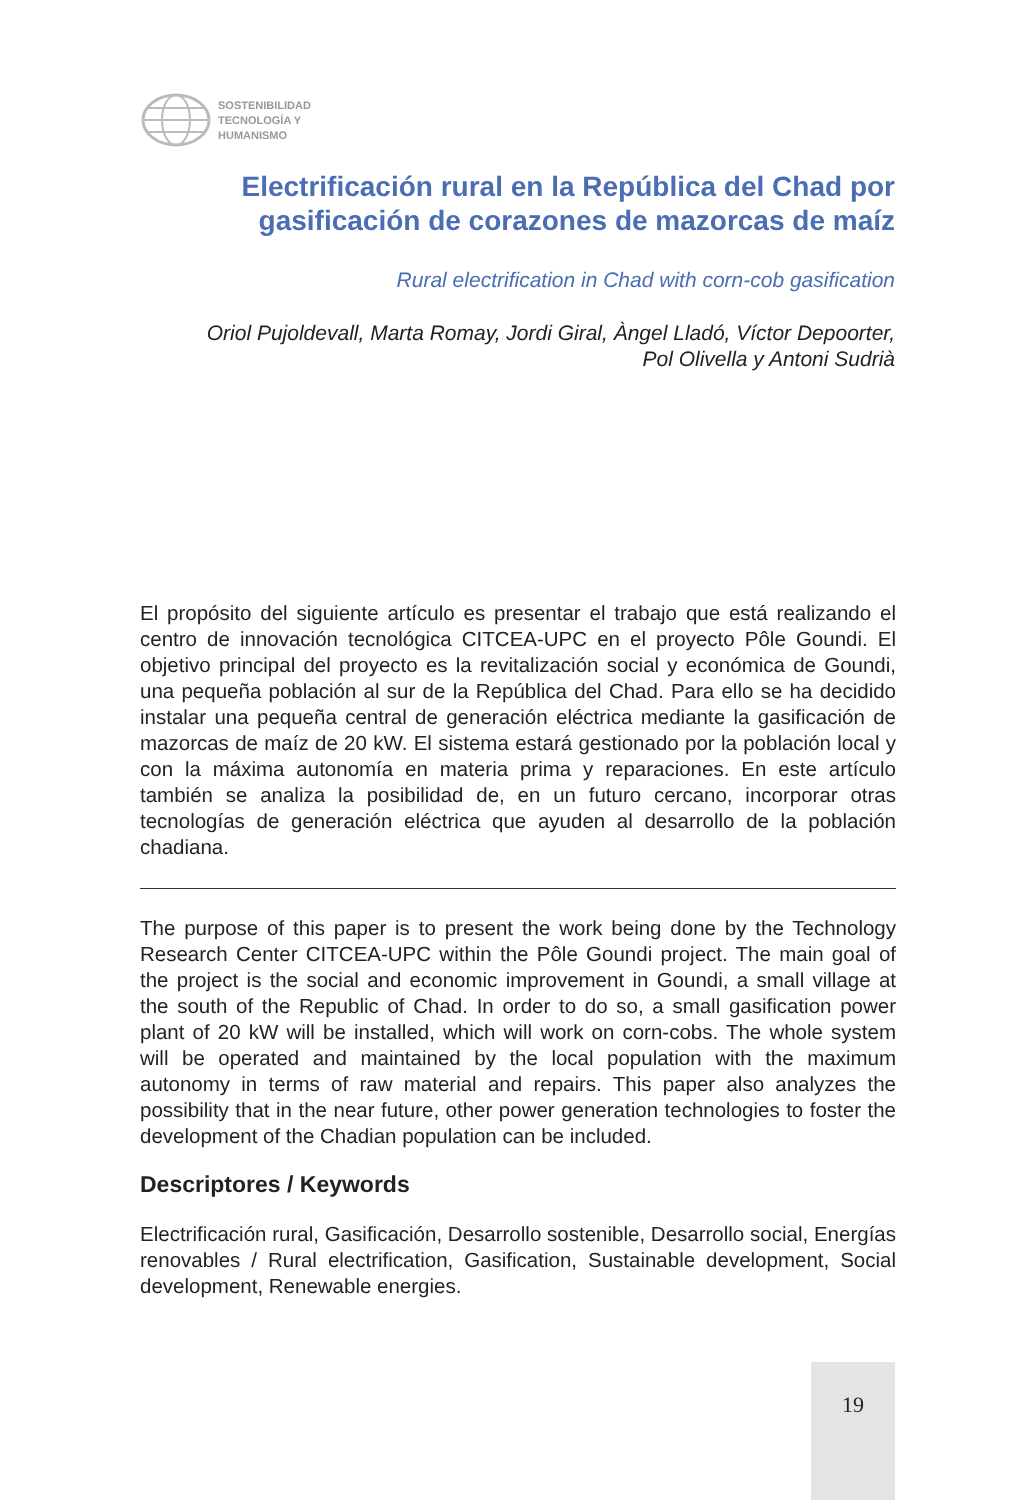SOSTENIBILIDAD
TECNOLOGÍA Y
HUMANISMO
Electrificación rural en la República del Chad por gasificación de corazones de mazorcas de maíz
Rural electrification in Chad with corn-cob gasification
Oriol Pujoldevall, Marta Romay, Jordi Giral, Àngel Lladó, Víctor Depoorter,
Pol Olivella y Antoni Sudrià
El propósito del siguiente artículo es presentar el trabajo que está realizando el centro de innovación tecnológica CITCEA-UPC en el proyecto Pôle Goundi. El objetivo principal del proyecto es la revitalización social y económica de Goundi, una pequeña población al sur de la República del Chad. Para ello se ha decidido instalar una pequeña central de generación eléctrica mediante la gasificación de mazorcas de maíz de 20 kW. El sistema estará gestionado por la población local y con la máxima autonomía en materia prima y reparaciones. En este artículo también se analiza la posibilidad de, en un futuro cercano, incorporar otras tecnologías de generación eléctrica que ayuden al desarrollo de la población chadiana.
The purpose of this paper is to present the work being done by the Technology Research Center CITCEA-UPC within the Pôle Goundi project. The main goal of the project is the social and economic improvement in Goundi, a small village at the south of the Republic of Chad. In order to do so, a small gasification power plant of 20 kW will be installed, which will work on corn-cobs. The whole system will be operated and maintained by the local population with the maximum autonomy in terms of raw material and repairs. This paper also analyzes the possibility that in the near future, other power generation technologies to foster the development of the Chadian population can be included.
Descriptores / Keywords
Electrificación rural, Gasificación, Desarrollo sostenible, Desarrollo social, Energías renovables / Rural electrification, Gasification, Sustainable development, Social development, Renewable energies.
19